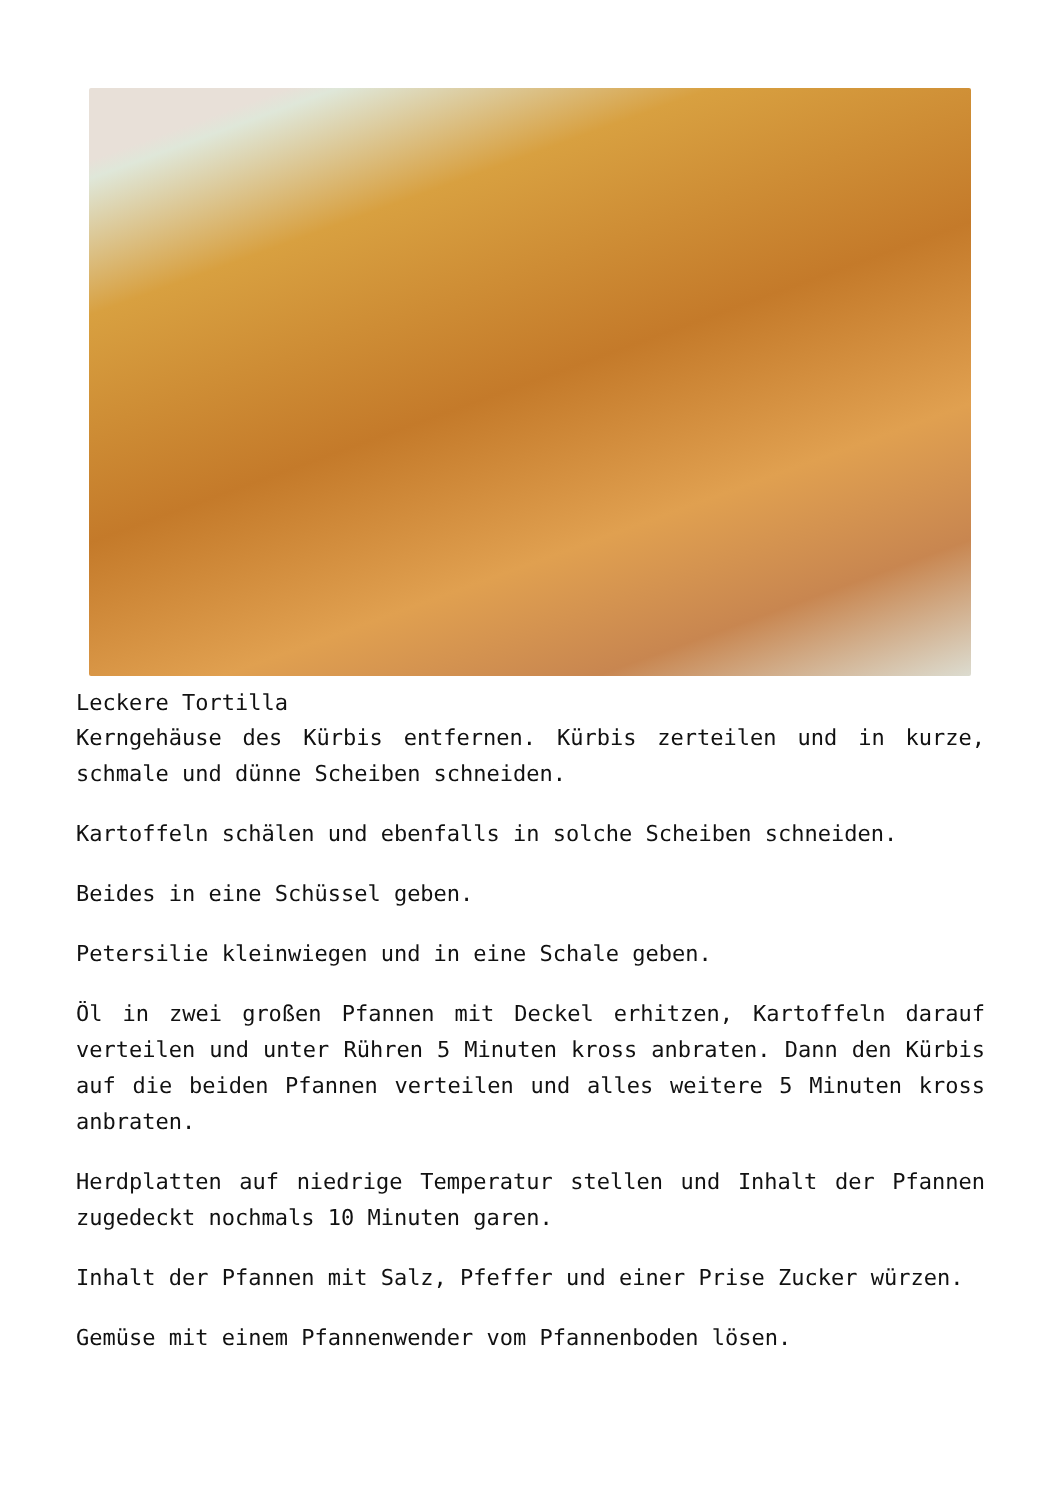Leckere Tortilla
Kerngehäuse des Kürbis entfernen. Kürbis zerteilen und in kurze, schmale und dünne Scheiben schneiden.
Kartoffeln schälen und ebenfalls in solche Scheiben schneiden.
Beides in eine Schüssel geben.
Petersilie kleinwiegen und in eine Schale geben.
Öl in zwei großen Pfannen mit Deckel erhitzen, Kartoffeln darauf verteilen und unter Rühren 5 Minuten kross anbraten. Dann den Kürbis auf die beiden Pfannen verteilen und alles weitere 5 Minuten kross anbraten.
Herdplatten auf niedrige Temperatur stellen und Inhalt der Pfannen zugedeckt nochmals 10 Minuten garen.
Inhalt der Pfannen mit Salz, Pfeffer und einer Prise Zucker würzen.
Gemüse mit einem Pfannenwender vom Pfannenboden lösen.